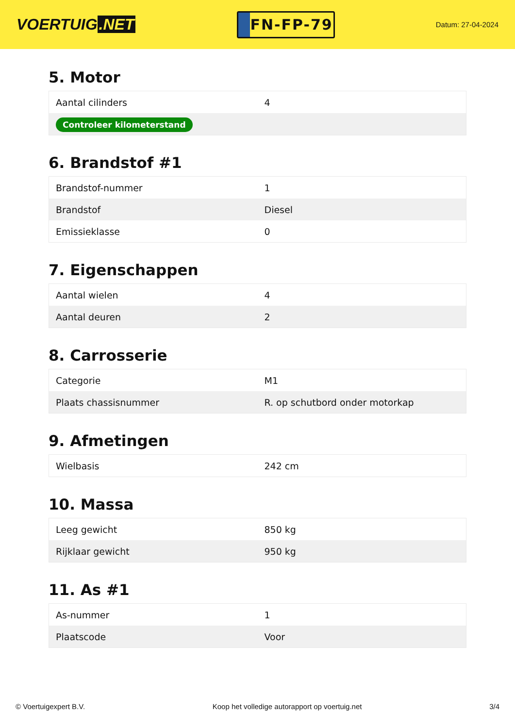VOERTUIG.NET
FN-FP-79
Datum: 27-04-2024
5. Motor
| Aantal cilinders | 4 |
| Controleer kilometerstand | |
6. Brandstof #1
| Brandstof-nummer | 1 |
| Brandstof | Diesel |
| Emissieklasse | 0 |
7. Eigenschappen
| Aantal wielen | 4 |
| Aantal deuren | 2 |
8. Carrosserie
| Categorie | M1 |
| Plaats chassisnummer | R. op schutbord onder motorkap |
9. Afmetingen
| Wielbasis | 242 cm |
10. Massa
| Leeg gewicht | 850 kg |
| Rijklaar gewicht | 950 kg |
11. As #1
| As-nummer | 1 |
| Plaatscode | Voor |
© Voertuigexpert B.V. Koop het volledige autorapport op voertuig.net 3/4